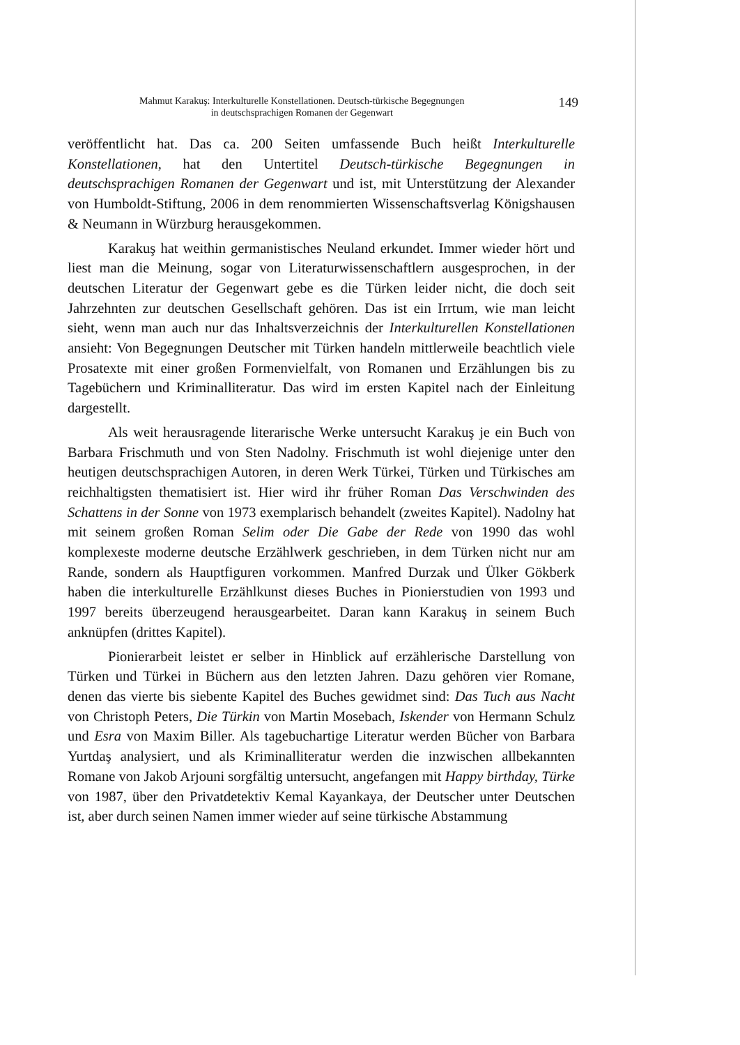Mahmut Karakuş: Interkulturelle Konstellationen. Deutsch-türkische Begegnungen
in deutschsprachigen Romanen der Gegenwart
149
veröffentlicht hat. Das ca. 200 Seiten umfassende Buch heißt Interkulturelle Konstellationen, hat den Untertitel Deutsch-türkische Begegnungen in deutschsprachigen Romanen der Gegenwart und ist, mit Unterstützung der Alexander von Humboldt-Stiftung, 2006 in dem renommierten Wissenschaftsverlag Königshausen & Neumann in Würzburg herausgekommen.
Karakuş hat weithin germanistisches Neuland erkundet. Immer wieder hört und liest man die Meinung, sogar von Literaturwissenschaftlern ausgesprochen, in der deutschen Literatur der Gegenwart gebe es die Türken leider nicht, die doch seit Jahrzehnten zur deutschen Gesellschaft gehören. Das ist ein Irrtum, wie man leicht sieht, wenn man auch nur das Inhaltsverzeichnis der Interkulturellen Konstellationen ansieht: Von Begegnungen Deutscher mit Türken handeln mittlerweile beachtlich viele Prosatexte mit einer großen Formenvielfalt, von Romanen und Erzählungen bis zu Tagebüchern und Kriminalliteratur. Das wird im ersten Kapitel nach der Einleitung dargestellt.
Als weit herausragende literarische Werke untersucht Karakuş je ein Buch von Barbara Frischmuth und von Sten Nadolny. Frischmuth ist wohl diejenige unter den heutigen deutschsprachigen Autoren, in deren Werk Türkei, Türken und Türkisches am reichhaltigsten thematisiert ist. Hier wird ihr früher Roman Das Verschwinden des Schattens in der Sonne von 1973 exemplarisch behandelt (zweites Kapitel). Nadolny hat mit seinem großen Roman Selim oder Die Gabe der Rede von 1990 das wohl komplexeste moderne deutsche Erzählwerk geschrieben, in dem Türken nicht nur am Rande, sondern als Hauptfiguren vorkommen. Manfred Durzak und Ülker Gökberk haben die interkulturelle Erzählkunst dieses Buches in Pionierstudien von 1993 und 1997 bereits überzeugend herausgearbeitet. Daran kann Karakuş in seinem Buch anknüpfen (drittes Kapitel).
Pionierarbeit leistet er selber in Hinblick auf erzählerische Darstellung von Türken und Türkei in Büchern aus den letzten Jahren. Dazu gehören vier Romane, denen das vierte bis siebente Kapitel des Buches gewidmet sind: Das Tuch aus Nacht von Christoph Peters, Die Türkin von Martin Mosebach, Iskender von Hermann Schulz und Esra von Maxim Biller. Als tagebuchartige Literatur werden Bücher von Barbara Yurtdaş analysiert, und als Kriminalliteratur werden die inzwischen allbekannten Romane von Jakob Arjouni sorgfältig untersucht, angefangen mit Happy birthday, Türke von 1987, über den Privatdetektiv Kemal Kayankaya, der Deutscher unter Deutschen ist, aber durch seinen Namen immer wieder auf seine türkische Abstammung